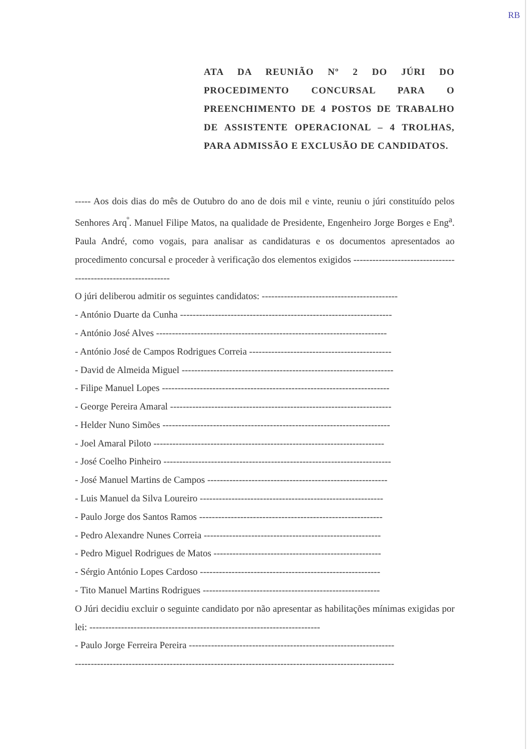RB
ATA DA REUNIÃO Nº 2 DO JÚRI DO PROCEDIMENTO CONCURSAL PARA O PREENCHIMENTO DE 4 POSTOS DE TRABALHO DE ASSISTENTE OPERACIONAL – 4 TROLHAS, PARA ADMISSÃO E EXCLUSÃO DE CANDIDATOS.
----- Aos dois dias do mês de Outubro do ano de dois mil e vinte, reuniu o júri constituído pelos Senhores Arq<sup>º</sup>. Manuel Filipe Matos, na qualidade de Presidente, Engenheiro Jorge Borges e Eng<sup>a</sup>. Paula André, como vogais, para analisar as candidaturas e os documentos apresentados ao procedimento concursal e proceder à verificação dos elementos exigidos --------------------------------------------------------------
O júri deliberou admitir os seguintes candidatos: -------------------------------------------
- António Duarte da Cunha -------------------------------------------------------------------
- António José Alves -------------------------------------------------------------------------
- António José de Campos Rodrigues Correia ---------------------------------------------
- David de Almeida Miguel -------------------------------------------------------------------
- Filipe Manuel Lopes ------------------------------------------------------------------------
- George Pereira Amaral ----------------------------------------------------------------------
- Helder Nuno Simões ------------------------------------------------------------------------
- Joel Amaral Piloto -------------------------------------------------------------------------
- José Coelho Pinheiro ------------------------------------------------------------------------
- José Manuel Martins de Campos ---------------------------------------------------------
- Luis Manuel da Silva Loureiro ----------------------------------------------------------
- Paulo Jorge dos Santos Ramos ----------------------------------------------------------
- Pedro Alexandre Nunes Correia --------------------------------------------------------
- Pedro Miguel Rodrigues de Matos -----------------------------------------------------
- Sérgio António Lopes Cardoso ---------------------------------------------------------
- Tito Manuel Martins Rodrigues --------------------------------------------------------
O Júri decidiu excluir o seguinte candidato por não apresentar as habilitações mínimas exigidas por lei: -------------------------------------------------------------------------
- Paulo Jorge Ferreira Pereira -----------------------------------------------------------------
-----------------------------------------------------------------------------------------------------